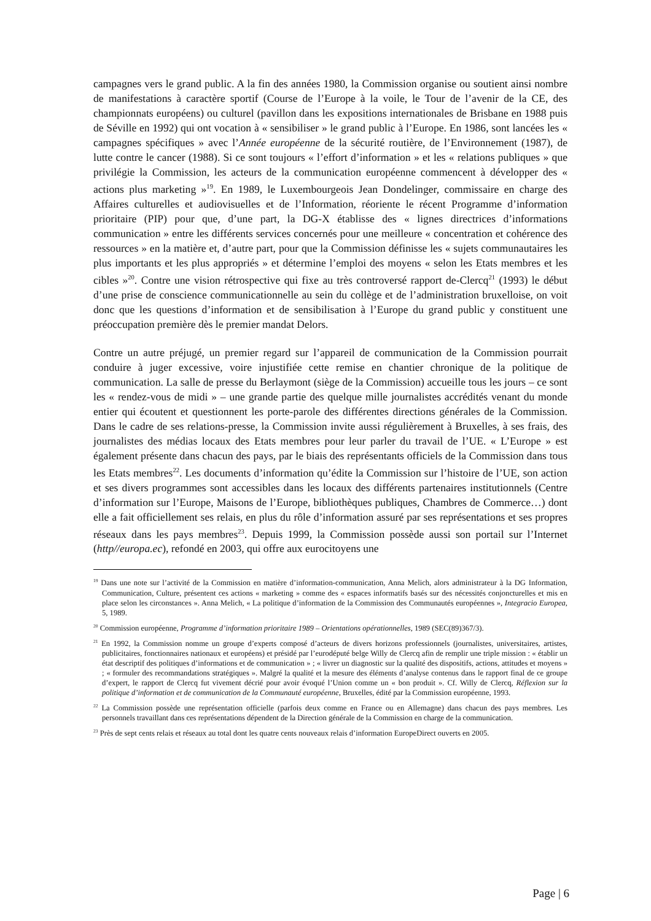campagnes vers le grand public. A la fin des années 1980, la Commission organise ou soutient ainsi nombre de manifestations à caractère sportif (Course de l’Europe à la voile, le Tour de l’avenir de la CE, des championnats européens) ou culturel (pavillon dans les expositions internationales de Brisbane en 1988 puis de Séville en 1992) qui ont vocation à « sensibiliser » le grand public à l’Europe. En 1986, sont lancées les « campagnes spécifiques » avec l’Année européenne de la sécurité routière, de l’Environnement (1987), de lutte contre le cancer (1988). Si ce sont toujours « l’effort d’information » et les « relations publiques » que privilégie la Commission, les acteurs de la communication européenne commencent à développer des « actions plus marketing »<sup>19</sup>. En 1989, le Luxembourgeois Jean Dondelinger, commissaire en charge des Affaires culturelles et audiovisuelles et de l’Information, réoriente le récent Programme d’information prioritaire (PIP) pour que, d’une part, la DG-X établisse des « lignes directrices d’informations communication » entre les différents services concernés pour une meilleure « concentration et cohérence des ressources » en la matière et, d’autre part, pour que la Commission définisse les « sujets communautaires les plus importants et les plus appropriés » et détermine l’emploi des moyens « selon les Etats membres et les cibles »<sup>20</sup>. Contre une vision rétrospective qui fixe au très controversé rapport de-Clercq<sup>21</sup> (1993) le début d’une prise de conscience communicationnelle au sein du collège et de l’administration bruxelloise, on voit donc que les questions d’information et de sensibilisation à l’Europe du grand public y constituent une préoccupation première dès le premier mandat Delors.
Contre un autre préjugé, un premier regard sur l’appareil de communication de la Commission pourrait conduire à juger excessive, voire injustifiée cette remise en chantier chronique de la politique de communication. La salle de presse du Berlaymont (siège de la Commission) accueille tous les jours – ce sont les « rendez-vous de midi » – une grande partie des quelque mille journalistes accrédités venant du monde entier qui écoutent et questionnent les porte-parole des différentes directions générales de la Commission. Dans le cadre de ses relations-presse, la Commission invite aussi régulièrement à Bruxelles, à ses frais, des journalistes des médias locaux des Etats membres pour leur parler du travail de l’UE. « L’Europe » est également présente dans chacun des pays, par le biais des représentants officiels de la Commission dans tous les Etats membres<sup>22</sup>. Les documents d’information qu’édite la Commission sur l’histoire de l’UE, son action et ses divers programmes sont accessibles dans les locaux des différents partenaires institutionnels (Centre d’information sur l’Europe, Maisons de l’Europe, bibliothèques publiques, Chambres de Commerce…) dont elle a fait officiellement ses relais, en plus du rôle d’information assuré par ses représentations et ses propres réseaux dans les pays membres<sup>23</sup>. Depuis 1999, la Commission possède aussi son portail sur l’Internet (http//europa.ec), refondé en 2003, qui offre aux eurocitoyens une
<sup>19</sup> Dans une note sur l’activité de la Commission en matière d’information-communication, Anna Melich, alors administrateur à la DG Information, Communication, Culture, présentent ces actions « marketing » comme des « espaces informatifs basés sur des nécessités conjoncturelles et mis en place selon les circonstances ». Anna Melich, « La politique d’information de la Commission des Communautés européennes », Integracio Europea, 5, 1989.
<sup>20</sup> Commission européenne, Programme d’information prioritaire 1989 – Orientations opérationnelles, 1989 (SEC(89)367/3).
<sup>21</sup> En 1992, la Commission nomme un groupe d’experts composé d’acteurs de divers horizons professionnels (journalistes, universitaires, artistes, publicitaires, fonctionnaires nationaux et européens) et présidé par l’eurodéputé belge Willy de Clercq afin de remplir une triple mission : « établir un état descriptif des politiques d’informations et de communication » ; « livrer un diagnostic sur la qualité des dispositifs, actions, attitudes et moyens » ; « formuler des recommandations stratégiques ». Malgré la qualité et la mesure des éléments d’analyse contenus dans le rapport final de ce groupe d’expert, le rapport de Clercq fut vivement décrié pour avoir évoqué l’Union comme un « bon produit ». Cf. Willy de Clercq, Réflexion sur la politique d’information et de communication de la Communauté européenne, Bruxelles, édité par la Commission européenne, 1993.
<sup>22</sup> La Commission possède une représentation officielle (parfois deux comme en France ou en Allemagne) dans chacun des pays membres. Les personnels travaillant dans ces représentations dépendent de la Direction générale de la Commission en charge de la communication.
<sup>23</sup> Près de sept cents relais et réseaux au total dont les quatre cents nouveaux relais d’information EuropeDirect ouverts en 2005.
Page | 6